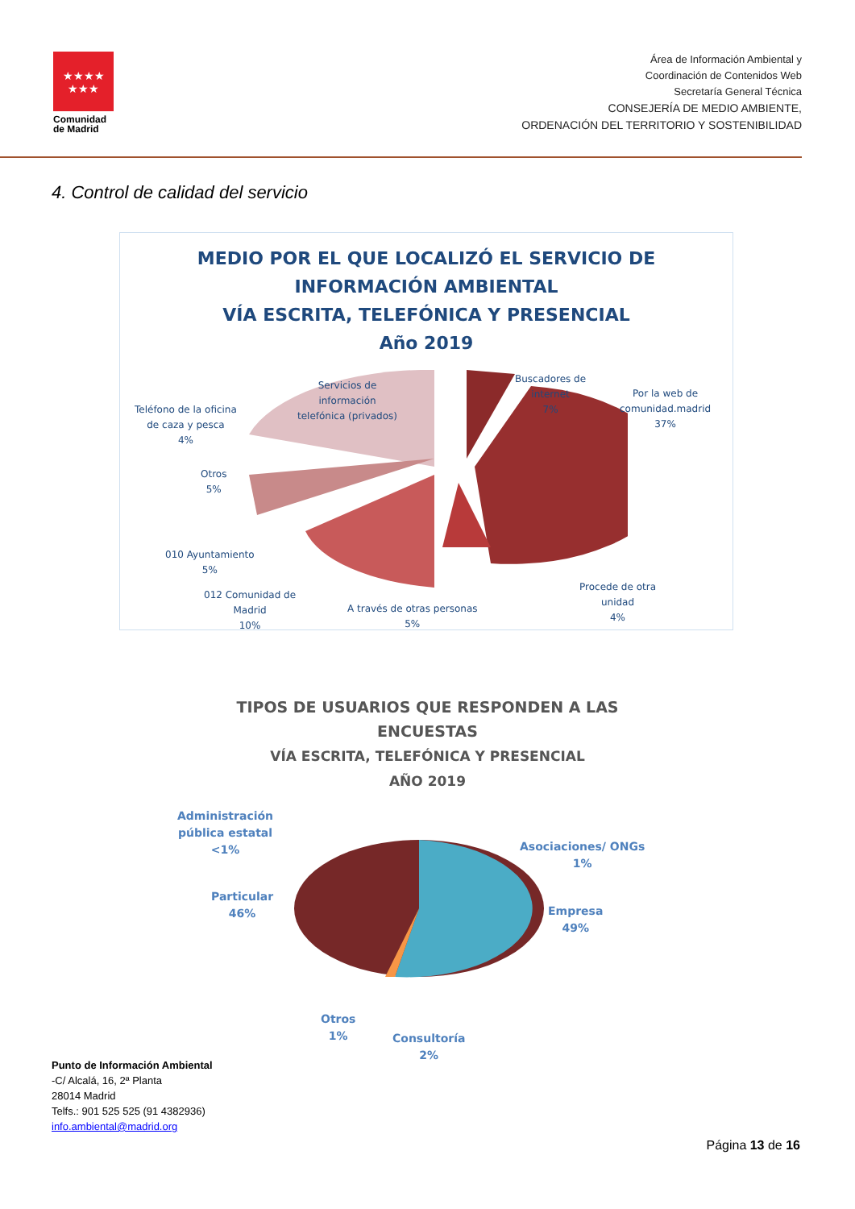★★★★
★★★
Comunidad
de Madrid
Área de Información Ambiental y
Coordinación de Contenidos Web
Secretaría General Técnica
CONSEJERÍA DE MEDIO AMBIENTE,
ORDENACIÓN DEL TERRITORIO Y SOSTENIBILIDAD
4. Control de calidad del servicio
MEDIO POR EL QUE LOCALIZÓ EL SERVICIO DE
INFORMACIÓN AMBIENTAL
VÍA ESCRITA, TELEFÓNICA Y PRESENCIAL
Año 2019
Servicios de
información
telefónica (privados)
Buscadores de
internet
7%
Por la web de
comunidad.madrid
37%
Teléfono de la oficina
de caza y pesca
4%
Otros
5%
010 Ayuntamiento
5%
012 Comunidad de
Madrid
10%
A través de otras personas
5%
Procede de otra
unidad
4%
TIPOS DE USUARIOS QUE RESPONDEN A LAS
ENCUESTAS
VÍA ESCRITA, TELEFÓNICA Y PRESENCIAL
AÑO 2019
Administración
pública estatal
<1%
Asociaciones/ ONGs
1%
Particular
46%
Empresa
49%
Otros
1%
Consultoría
2%
Punto de Información Ambiental
-C/ Alcalá, 16, 2ª Planta
28014 Madrid
Telfs.: 901 525 525 (91 4382936)
info.ambiental@madrid.org
Página 13 de 16